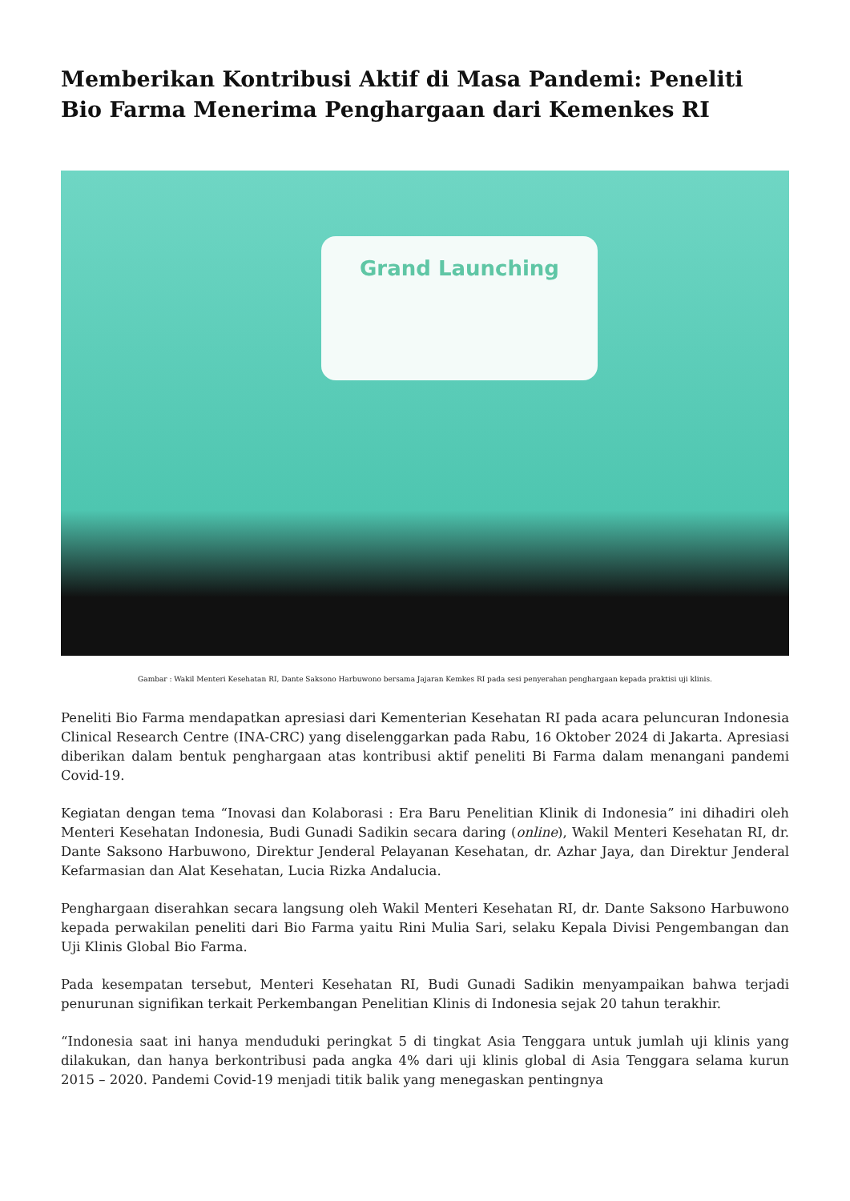Memberikan Kontribusi Aktif di Masa Pandemi: Peneliti Bio Farma Menerima Penghargaan dari Kemenkes RI
Grand Launching
Gambar : Wakil Menteri Kesehatan RI, Dante Saksono Harbuwono bersama Jajaran Kemkes RI pada sesi penyerahan penghargaan kepada praktisi uji klinis.
Peneliti Bio Farma mendapatkan apresiasi dari Kementerian Kesehatan RI pada acara peluncuran Indonesia Clinical Research Centre (INA-CRC) yang diselenggarkan pada Rabu, 16 Oktober 2024 di Jakarta. Apresiasi diberikan dalam bentuk penghargaan atas kontribusi aktif peneliti Bi Farma dalam menangani pandemi Covid-19.
Kegiatan dengan tema “Inovasi dan Kolaborasi : Era Baru Penelitian Klinik di Indonesia” ini dihadiri oleh Menteri Kesehatan Indonesia, Budi Gunadi Sadikin secara daring (online), Wakil Menteri Kesehatan RI, dr. Dante Saksono Harbuwono, Direktur Jenderal Pelayanan Kesehatan, dr. Azhar Jaya, dan Direktur Jenderal Kefarmasian dan Alat Kesehatan, Lucia Rizka Andalucia.
Penghargaan diserahkan secara langsung oleh Wakil Menteri Kesehatan RI, dr. Dante Saksono Harbuwono kepada perwakilan peneliti dari Bio Farma yaitu Rini Mulia Sari, selaku Kepala Divisi Pengembangan dan Uji Klinis Global Bio Farma.
Pada kesempatan tersebut, Menteri Kesehatan RI, Budi Gunadi Sadikin menyampaikan bahwa terjadi penurunan signifikan terkait Perkembangan Penelitian Klinis di Indonesia sejak 20 tahun terakhir.
“Indonesia saat ini hanya menduduki peringkat 5 di tingkat Asia Tenggara untuk jumlah uji klinis yang dilakukan, dan hanya berkontribusi pada angka 4% dari uji klinis global di Asia Tenggara selama kurun 2015 – 2020. Pandemi Covid-19 menjadi titik balik yang menegaskan pentingnya